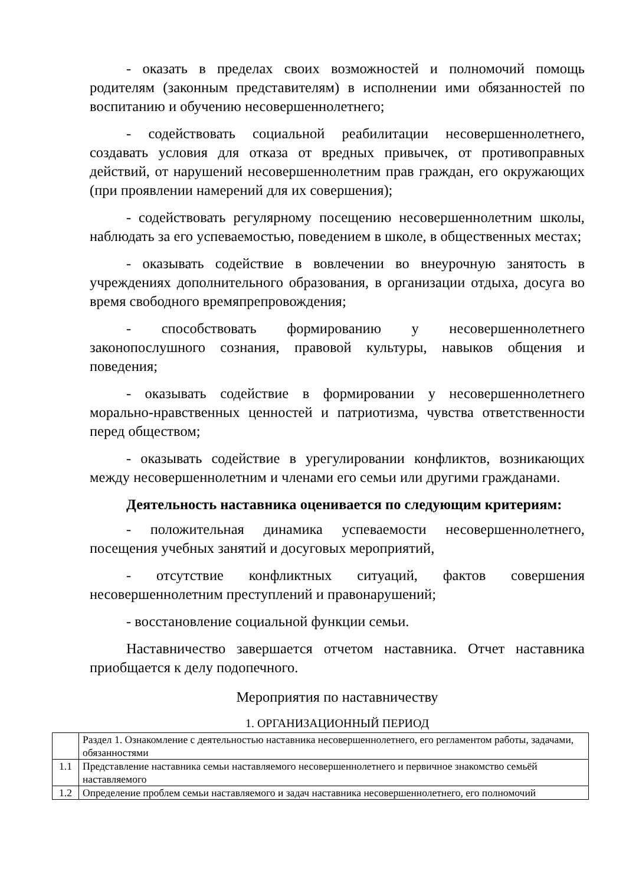- оказать в пределах своих возможностей и полномочий помощь родителям (законным представителям) в исполнении ими обязанностей по воспитанию и обучению несовершеннолетнего;
- содействовать социальной реабилитации несовершеннолетнего, создавать условия для отказа от вредных привычек, от противоправных действий, от нарушений несовершеннолетним прав граждан, его окружающих (при проявлении намерений для их совершения);
- содействовать регулярному посещению несовершеннолетним школы, наблюдать за его успеваемостью, поведением в школе, в общественных местах;
- оказывать содействие в вовлечении во внеурочную занятость в учреждениях дополнительного образования, в организации отдыха, досуга во время свободного времяпрепровождения;
- способствовать формированию у несовершеннолетнего законопослушного сознания, правовой культуры, навыков общения и поведения;
- оказывать содействие в формировании у несовершеннолетнего морально-нравственных ценностей и патриотизма, чувства ответственности перед обществом;
- оказывать содействие в урегулировании конфликтов, возникающих между несовершеннолетним и членами его семьи или другими гражданами.
Деятельность наставника оценивается по следующим критериям:
- положительная динамика успеваемости несовершеннолетнего, посещения учебных занятий и досуговых мероприятий,
- отсутствие конфликтных ситуаций, фактов совершения несовершеннолетним преступлений и правонарушений;
- восстановление социальной функции семьи.
Наставничество завершается отчетом наставника. Отчет наставника приобщается к делу подопечного.
Мероприятия по наставничеству
1. ОРГАНИЗАЦИОННЫЙ ПЕРИОД
| | Раздел 1. Ознакомление с деятельностью наставника несовершеннолетнего, его регламентом работы, задачами, обязанностями |
| 1.1 | Представление наставника семьи наставляемого несовершеннолетнего и первичное знакомство семьёй наставляемого |
| 1.2 | Определение проблем семьи наставляемого и задач наставника несовершеннолетнего, его полномочий |